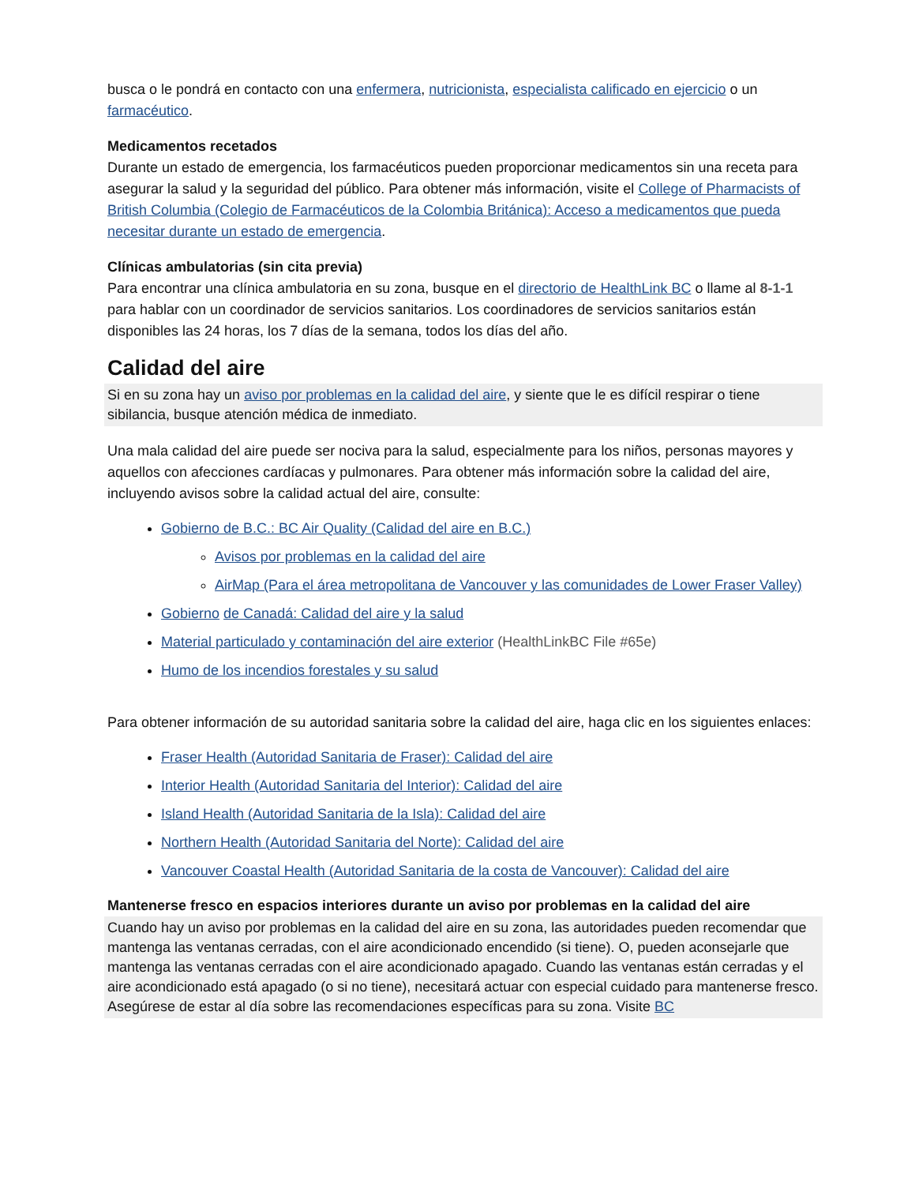busca o le pondrá en contacto con una enfermera, nutricionista, especialista calificado en ejercicio o un farmacéutico.
Medicamentos recetados
Durante un estado de emergencia, los farmacéuticos pueden proporcionar medicamentos sin una receta para asegurar la salud y la seguridad del público. Para obtener más información, visite el College of Pharmacists of British Columbia (Colegio de Farmacéuticos de la Colombia Británica): Acceso a medicamentos que pueda necesitar durante un estado de emergencia.
Clínicas ambulatorias (sin cita previa)
Para encontrar una clínica ambulatoria en su zona, busque en el directorio de HealthLink BC o llame al 8-1-1 para hablar con un coordinador de servicios sanitarios. Los coordinadores de servicios sanitarios están disponibles las 24 horas, los 7 días de la semana, todos los días del año.
Calidad del aire
Si en su zona hay un aviso por problemas en la calidad del aire, y siente que le es difícil respirar o tiene sibilancia, busque atención médica de inmediato.
Una mala calidad del aire puede ser nociva para la salud, especialmente para los niños, personas mayores y aquellos con afecciones cardíacas y pulmonares. Para obtener más información sobre la calidad del aire, incluyendo avisos sobre la calidad actual del aire, consulte:
Gobierno de B.C.: BC Air Quality (Calidad del aire en B.C.)
Avisos por problemas en la calidad del aire
AirMap (Para el área metropolitana de Vancouver y las comunidades de Lower Fraser Valley)
Gobierno de Canadá: Calidad del aire y la salud
Material particulado y contaminación del aire exterior (HealthLinkBC File #65e)
Humo de los incendios forestales y su salud
Para obtener información de su autoridad sanitaria sobre la calidad del aire, haga clic en los siguientes enlaces:
Fraser Health (Autoridad Sanitaria de Fraser): Calidad del aire
Interior Health (Autoridad Sanitaria del Interior): Calidad del aire
Island Health (Autoridad Sanitaria de la Isla): Calidad del aire
Northern Health (Autoridad Sanitaria del Norte): Calidad del aire
Vancouver Coastal Health (Autoridad Sanitaria de la costa de Vancouver): Calidad del aire
Mantenerse fresco en espacios interiores durante un aviso por problemas en la calidad del aire
Cuando hay un aviso por problemas en la calidad del aire en su zona, las autoridades pueden recomendar que mantenga las ventanas cerradas, con el aire acondicionado encendido (si tiene). O, pueden aconsejarle que mantenga las ventanas cerradas con el aire acondicionado apagado. Cuando las ventanas están cerradas y el aire acondicionado está apagado (o si no tiene), necesitará actuar con especial cuidado para mantenerse fresco. Asegúrese de estar al día sobre las recomendaciones específicas para su zona. Visite BC